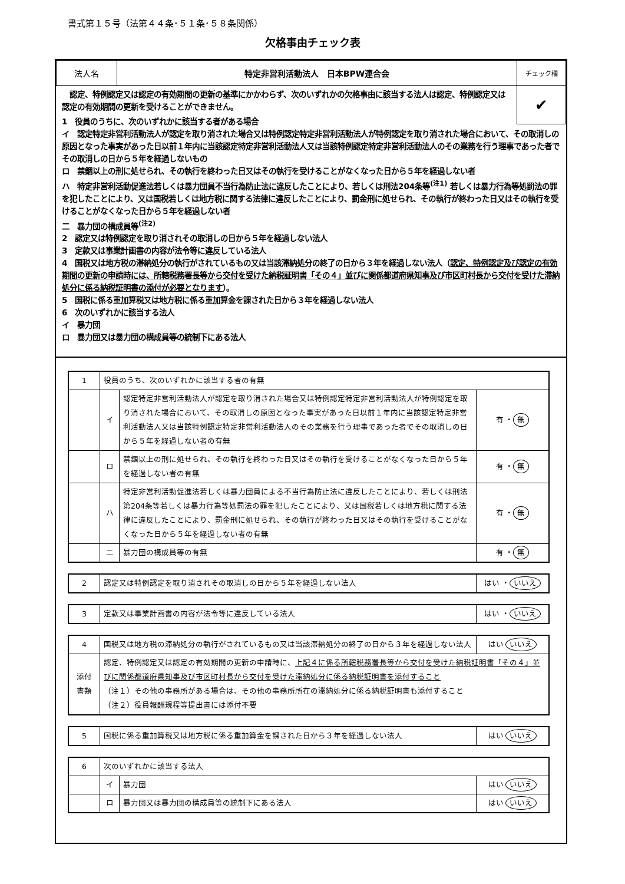書式第１５号（法第４４条･５１条･５８条関係）
欠格事由チェック表
| 法人名 | 特定非営利活動法人 日本BPW連合会 | チェック欄 |
✔
　認定、特例認定又は認定の有効期間の更新の基準にかかわらず、次のいずれかの欠格事由に該当する法人は認定、特例認定又は認定の有効期間の更新を受けることができません。
1　役員のうちに、次のいずれかに該当する者がある場合
イ　認定特定非営利活動法人が認定を取り消された場合又は特例認定特定非営利活動法人が特例認定を取り消された場合において、その取消しの原因となった事実があった日以前１年内に当該認定特定非営利活動法人又は当該特例認定特定非営利活動法人のその業務を行う理事であった者でその取消しの日から５年を経過しないもの
ロ　禁錮以上の刑に処せられ、その執行を終わった日又はその執行を受けることがなくなった日から５年を経過しない者
ハ　特定非営利活動促進法若しくは暴力団員不当行為防止法に違反したことにより、若しくは刑法204条等<sup>(注1)</sup> 若しくは暴力行為等処罰法の罪を犯したことにより、又は国税若しくは地方税に関する法律に違反したことにより、罰金刑に処せられ、その執行が終わった日又はその執行を受けることがなくなった日から５年を経過しない者
二　暴力団の構成員等<sup>(注2)</sup>
2　認定又は特例認定を取り消されその取消しの日から５年を経過しない法人
3　定款又は事業計画書の内容が法令等に違反している法人
4　国税又は地方税の滞納処分の執行がされているもの又は当該滞納処分の終了の日から３年を経過しない法人（認定、特例認定及び認定の有効期間の更新の申請時には、所轄税務署長等から交付を受けた納税証明書「その４」並びに関係都道府県知事及び市区町村長から交付を受けた滞納処分に係る納税証明書の添付が必要となります）。
5　国税に係る重加算税又は地方税に係る重加算金を課された日から３年を経過しない法人
6　次のいずれかに該当する法人
イ　暴力団
ロ　暴力団又は暴力団の構成員等の統制下にある法人
| 1 | 役員のうち、次のいずれかに該当する者の有無 | | |
| | イ | 認定特定非営利活動法人が認定を取り消された場合又は特例認定特定非営利活動法人が特例認定を取り消された場合において、その取消しの原因となった事実があった日以前１年内に当該認定特定非営利活動法人又は当該特例認定特定非営利活動法人のその業務を行う理事であった者でその取消しの日から５年を経過しない者の有無 | 有 ・ 無 |
| | ロ | 禁錮以上の刑に処せられ、その執行を終わった日又はその執行を受けることがなくなった日から５年を経過しない者の有無 | 有 ・ 無 |
| | ハ | 特定非営利活動促進法若しくは暴力団員による不当行為防止法に違反したことにより、若しくは刑法第204条等若しくは暴力行為等処罰法の罪を犯したことにより、又は国税若しくは地方税に関する法律に違反したことにより、罰金刑に処せられ、その執行が終わった日又はその執行を受けることがなくなった日から５年を経過しない者の有無 | 有 ・ 無 |
| | 二 | 暴力団の構成員等の有無 | 有 ・ 無 |
| 2 | 認定又は特例認定を取り消されその取消しの日から５年を経過しない法人 | はい ・ いいえ |
| 3 | 定款又は事業計画書の内容が法令等に違反している法人 | はい ・ いいえ |
| 4 | 国税又は地方税の滞納処分の執行がされているもの又は当該滞納処分の終了の日から３年を経過しない法人 | はい いいえ |
| 添付 書類 | 認定、特例認定又は認定の有効期間の更新の申請時に、 上記４に係る所轄税務署長等から交付を受けた納税証明書「その４」並びに関係都道府県知事及び市区町村長から交付を受けた滞納処分に係る納税証明書を添付すること （注１）その他の事務所がある場合は、その他の事務所所在の滞納処分に係る納税証明書も添付すること （注２）役員報酬規程等提出書には添付不要 | |
| 5 | 国税に係る重加算税又は地方税に係る重加算金を課された日から３年を経過しない法人 | はい いいえ |
| 6 | 次のいずれかに該当する法人 | | |
| | イ | 暴力団 | はい いいえ |
| | ロ | 暴力団又は暴力団の構成員等の統制下にある法人 | はい いいえ |